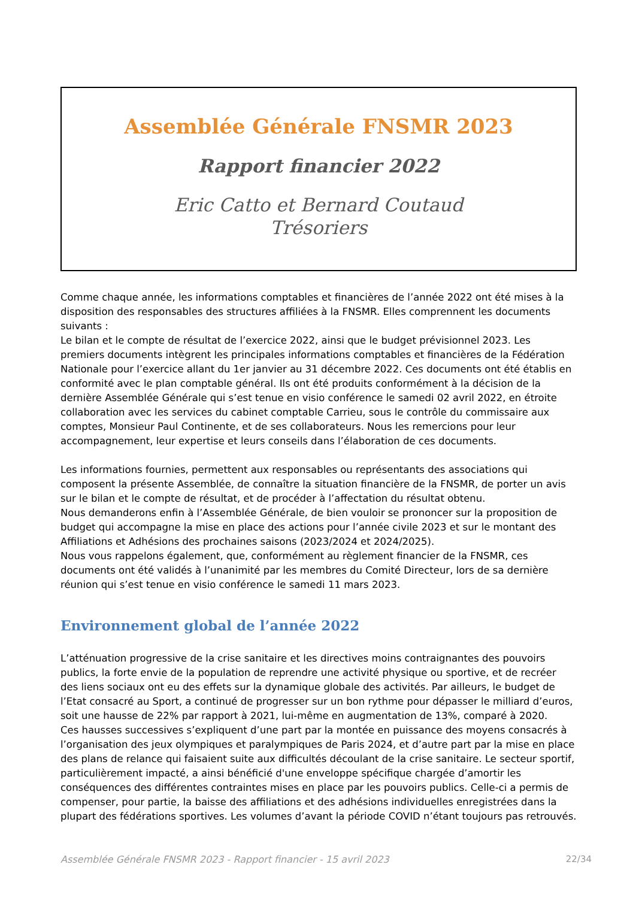Assemblée Générale FNSMR 2023
Rapport financier 2022
Eric Catto et Bernard Coutaud
Trésoriers
Comme chaque année, les informations comptables et financières de l’année 2022 ont été mises à la disposition des responsables des structures affiliées à la FNSMR. Elles comprennent les documents suivants :
Le bilan et le compte de résultat de l’exercice 2022, ainsi que le budget prévisionnel 2023. Les premiers documents intègrent les principales informations comptables et financières de la Fédération Nationale pour l’exercice allant du 1er janvier au 31 décembre 2022. Ces documents ont été établis en conformité avec le plan comptable général. Ils ont été produits conformément à la décision de la dernière Assemblée Générale qui s’est tenue en visio conférence le samedi 02 avril 2022, en étroite collaboration avec les services du cabinet comptable Carrieu, sous le contrôle du commissaire aux comptes, Monsieur Paul Continente, et de ses collaborateurs. Nous les remercions pour leur accompagnement, leur expertise et leurs conseils dans l’élaboration de ces documents.
Les informations fournies, permettent aux responsables ou représentants des associations qui composent la présente Assemblée, de connaître la situation financière de la FNSMR, de porter un avis sur le bilan et le compte de résultat, et de procéder à l’affectation du résultat obtenu.
Nous demanderons enfin à l’Assemblée Générale, de bien vouloir se prononcer sur la proposition de budget qui accompagne la mise en place des actions pour l’année civile 2023 et sur le montant des Affiliations et Adhésions des prochaines saisons (2023/2024 et 2024/2025).
Nous vous rappelons également, que, conformément au règlement financier de la FNSMR, ces documents ont été validés à l’unanimité par les membres du Comité Directeur, lors de sa dernière réunion qui s’est tenue en visio conférence le samedi 11 mars 2023.
Environnement global de l’année 2022
L’atténuation progressive de la crise sanitaire et les directives moins contraignantes des pouvoirs publics, la forte envie de la population de reprendre une activité physique ou sportive, et de recréer des liens sociaux ont eu des effets sur la dynamique globale des activités. Par ailleurs, le budget de l’Etat consacré au Sport, a continué de progresser sur un bon rythme pour dépasser le milliard d’euros, soit une hausse de 22% par rapport à 2021, lui-même en augmentation de 13%, comparé à 2020.
Ces hausses successives s’expliquent d’une part par la montée en puissance des moyens consacrés à l’organisation des jeux olympiques et paralympiques de Paris 2024, et d’autre part par la mise en place des plans de relance qui faisaient suite aux difficultés découlant de la crise sanitaire. Le secteur sportif, particulièrement impacté, a ainsi bénéficié d'une enveloppe spécifique chargée d’amortir les conséquences des différentes contraintes mises en place par les pouvoirs publics. Celle-ci a permis de compenser, pour partie, la baisse des affiliations et des adhésions individuelles enregistrées dans la plupart des fédérations sportives. Les volumes d’avant la période COVID n’étant toujours pas retrouvés.
Assemblée Générale FNSMR 2023 - Rapport financier - 15 avril 2023 22/34